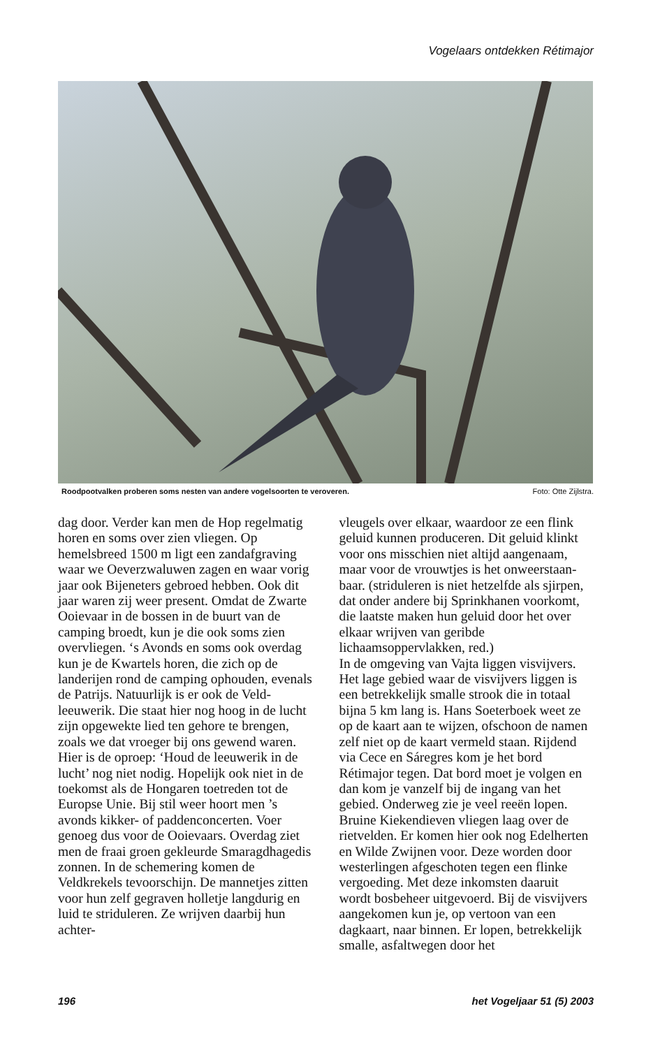Vogelaars ontdekken Rétimajor
Roodpootvalken proberen soms nesten van andere vogelsoorten te veroveren. Foto: Otte Zijlstra.
dag door. Verder kan men de Hop regelmatig horen en soms over zien vliegen. Op hemelsbreed 1500 m ligt een zandafgraving waar we Oeverzwaluwen zagen en waar vorig jaar ook Bijeneters gebroed hebben. Ook dit jaar waren zij weer present. Omdat de Zwarte Ooievaar in de bossen in de buurt van de camping broedt, kun je die ook soms zien overvliegen. ‘s Avonds en soms ook overdag kun je de Kwartels horen, die zich op de landerijen rond de camping ophouden, evenals de Patrijs. Natuurlijk is er ook de Veld­leeuwerik. Die staat hier nog hoog in de lucht zijn opgewekte lied ten gehore te brengen, zoals we dat vroeger bij ons gewend waren. Hier is de oproep: ‘Houd de leeuwerik in de lucht’ nog niet nodig. Hopelijk ook niet in de toekomst als de Hongaren toetreden tot de Europse Unie. Bij stil weer hoort men ’s avonds kikker- of paddenconcerten. Voer genoeg dus voor de Ooievaars. Overdag ziet men de fraai groen gekleurde Smaragdhagedis zonnen. In de schemering komen de Veldkrekels tevoorschijn. De mannetjes zitten voor hun zelf gegraven holletje langdurig en luid te striduleren. Ze wrijven daarbij hun achter-
vleugels over elkaar, waardoor ze een flink geluid kunnen produceren. Dit geluid klinkt voor ons misschien niet altijd aangenaam, maar voor de vrouwtjes is het onweerstaan­baar. (striduleren is niet hetzelfde als sjirpen, dat onder andere bij Sprinkhanen voorkomt, die laatste maken hun geluid door het over elkaar wrijven van geribde lichaamsoppervlakken, red.)
In de omgeving van Vajta liggen visvijvers. Het lage gebied waar de visvijvers liggen is een betrekkelijk smalle strook die in totaal bijna 5 km lang is. Hans Soeterboek weet ze op de kaart aan te wijzen, ofschoon de namen zelf niet op de kaart vermeld staan. Rijdend via Cece en Sáregres kom je het bord Rétimajor tegen. Dat bord moet je volgen en dan kom je vanzelf bij de ingang van het gebied. Onderweg zie je veel reeën lopen. Bruine Kiekendieven vliegen laag over de rietvelden. Er komen hier ook nog Edelherten en Wilde Zwijnen voor. Deze worden door westerlingen afgeschoten tegen een flinke vergoeding. Met deze inkomsten daaruit wordt bosbeheer uitgevoerd. Bij de visvijvers aangekomen kun je, op vertoon van een dagkaart, naar binnen. Er lopen, betrekkelijk smalle, asfaltwegen door het
196 het Vogeljaar 51 (5) 2003